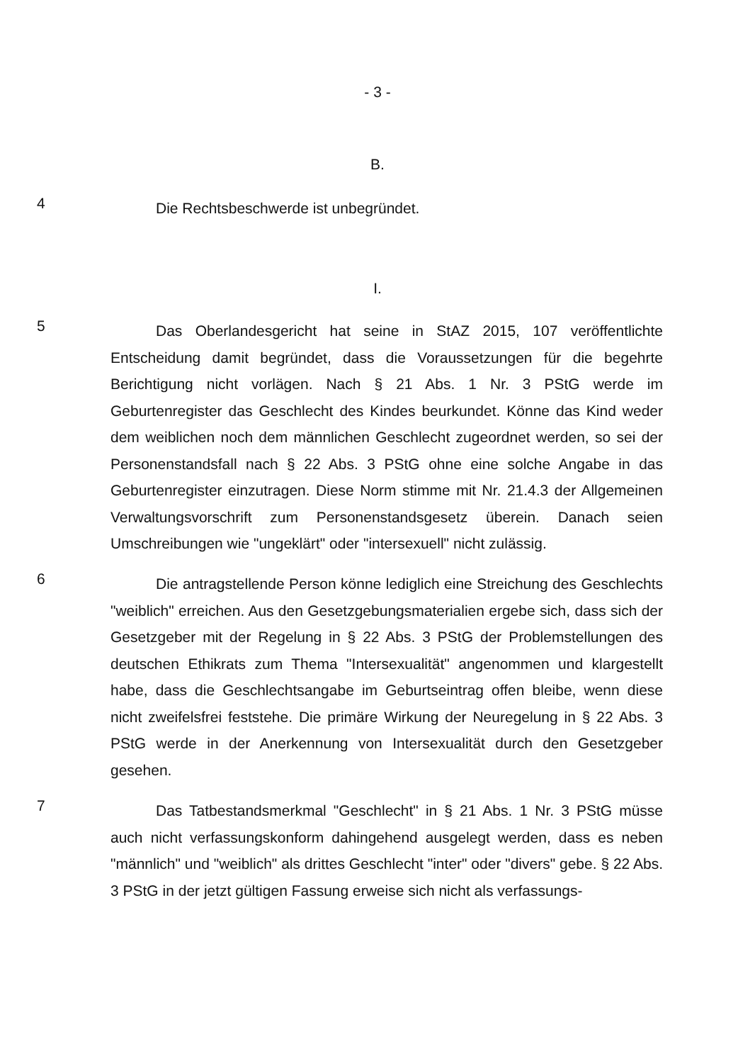- 3 -
B.
4
Die Rechtsbeschwerde ist unbegründet.
I.
5
Das Oberlandesgericht hat seine in StAZ 2015, 107 veröffentlichte Entscheidung damit begründet, dass die Voraussetzungen für die begehrte Berichtigung nicht vorlägen. Nach § 21 Abs. 1 Nr. 3 PStG werde im Geburtenregister das Geschlecht des Kindes beurkundet. Könne das Kind weder dem weiblichen noch dem männlichen Geschlecht zugeordnet werden, so sei der Personenstandsfall nach § 22 Abs. 3 PStG ohne eine solche Angabe in das Geburtenregister einzutragen. Diese Norm stimme mit Nr. 21.4.3 der Allgemeinen Verwaltungsvorschrift zum Personenstandsgesetz überein. Danach seien Umschreibungen wie "ungeklärt" oder "intersexuell" nicht zulässig.
6
Die antragstellende Person könne lediglich eine Streichung des Geschlechts "weiblich" erreichen. Aus den Gesetzgebungsmaterialien ergebe sich, dass sich der Gesetzgeber mit der Regelung in § 22 Abs. 3 PStG der Problemstellungen des deutschen Ethikrats zum Thema "Intersexualität" angenommen und klargestellt habe, dass die Geschlechtsangabe im Geburtseintrag offen bleibe, wenn diese nicht zweifelsfrei feststehe. Die primäre Wirkung der Neuregelung in § 22 Abs. 3 PStG werde in der Anerkennung von Intersexualität durch den Gesetzgeber gesehen.
7
Das Tatbestandsmerkmal "Geschlecht" in § 21 Abs. 1 Nr. 3 PStG müsse auch nicht verfassungskonform dahingehend ausgelegt werden, dass es neben "männlich" und "weiblich" als drittes Geschlecht "inter" oder "divers" gebe. § 22 Abs. 3 PStG in der jetzt gültigen Fassung erweise sich nicht als verfassungs-